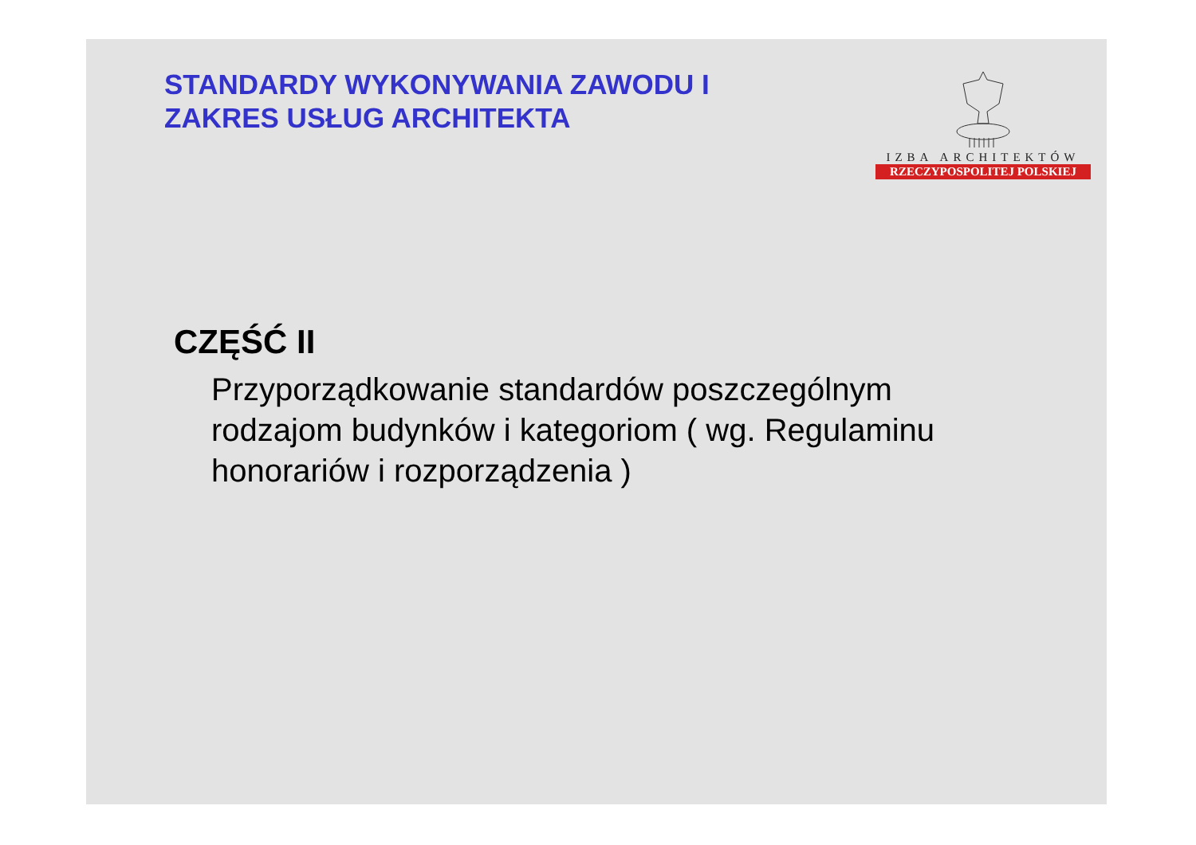STANDARDY WYKONYWANIA ZAWODU I
ZAKRES USŁUG ARCHITEKTA
IZBA ARCHITEKTÓW
RZECZYPOSPOLITEJ POLSKIEJ
CZĘŚĆ II
Przyporządkowanie standardów poszczególnym rodzajom budynków i kategoriom ( wg. Regulaminu honorariów i rozporządzenia )